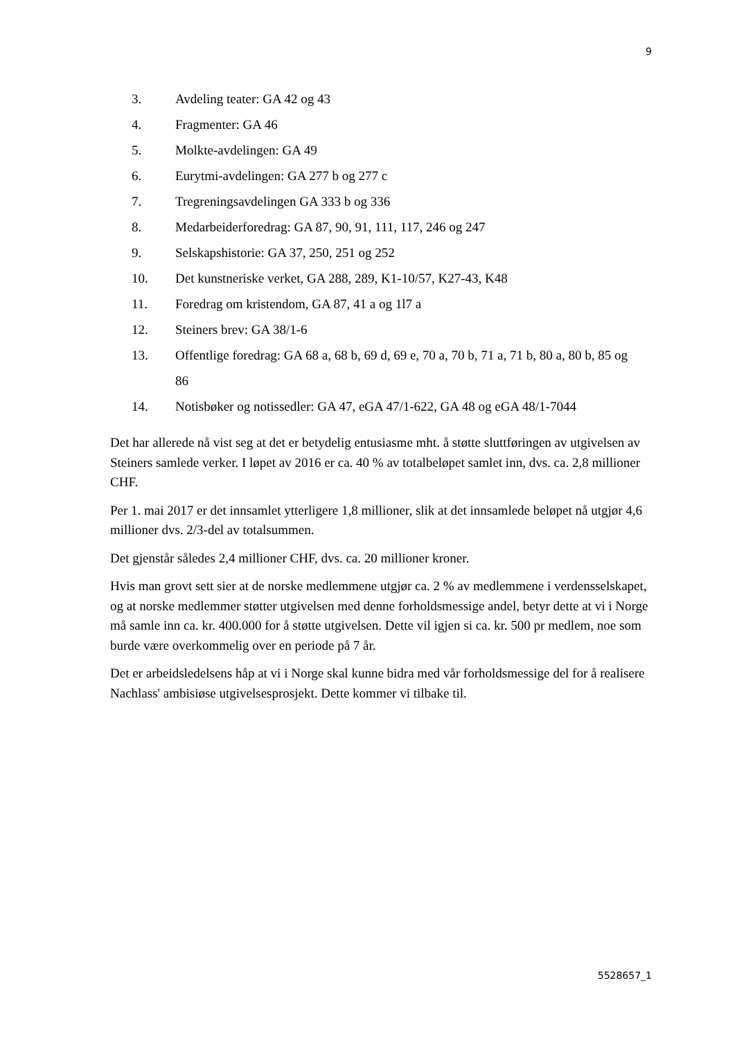9
3. Avdeling teater: GA 42 og 43
4. Fragmenter: GA 46
5. Molkte-avdelingen: GA 49
6. Eurytmi-avdelingen: GA 277 b og 277 c
7. Tregreningsavdelingen GA 333 b og 336
8. Medarbeiderforedrag: GA 87, 90, 91, 111, 117, 246 og 247
9. Selskapshistorie: GA 37, 250, 251 og 252
10. Det kunstneriske verket, GA 288, 289, K1-10/57, K27-43, K48
11. Foredrag om kristendom, GA 87, 41 a og 1l7 a
12. Steiners brev: GA 38/1-6
13. Offentlige foredrag: GA 68 a, 68 b, 69 d, 69 e, 70 a, 70 b, 71 a, 71 b, 80 a, 80 b, 85 og 86
14. Notisbøker og notissedler: GA 47, eGA 47/1-622, GA 48 og eGA 48/1-7044
Det har allerede nå vist seg at det er betydelig entusiasme mht. å støtte sluttføringen av utgivelsen av Steiners samlede verker. I løpet av 2016 er ca. 40 % av totalbeløpet samlet inn, dvs. ca. 2,8 millioner CHF.
Per 1. mai 2017 er det innsamlet ytterligere 1,8 millioner, slik at det innsamlede beløpet nå utgjør 4,6 millioner dvs. 2/3-del av totalsummen.
Det gjenstår således 2,4 millioner CHF, dvs. ca. 20 millioner kroner.
Hvis man grovt sett sier at de norske medlemmene utgjør ca. 2 % av medlemmene i verdensselskapet, og at norske medlemmer støtter utgivelsen med denne forholdsmessige andel, betyr dette at vi i Norge må samle inn ca. kr. 400.000 for å støtte utgivelsen. Dette vil igjen si ca. kr. 500 pr medlem, noe som burde være overkommelig over en periode på 7 år.
Det er arbeidsledelsens håp at vi i Norge skal kunne bidra med vår forholdsmessige del for å realisere Nachlass' ambisiøse utgivelsesprosjekt. Dette kommer vi tilbake til.
5528657_1